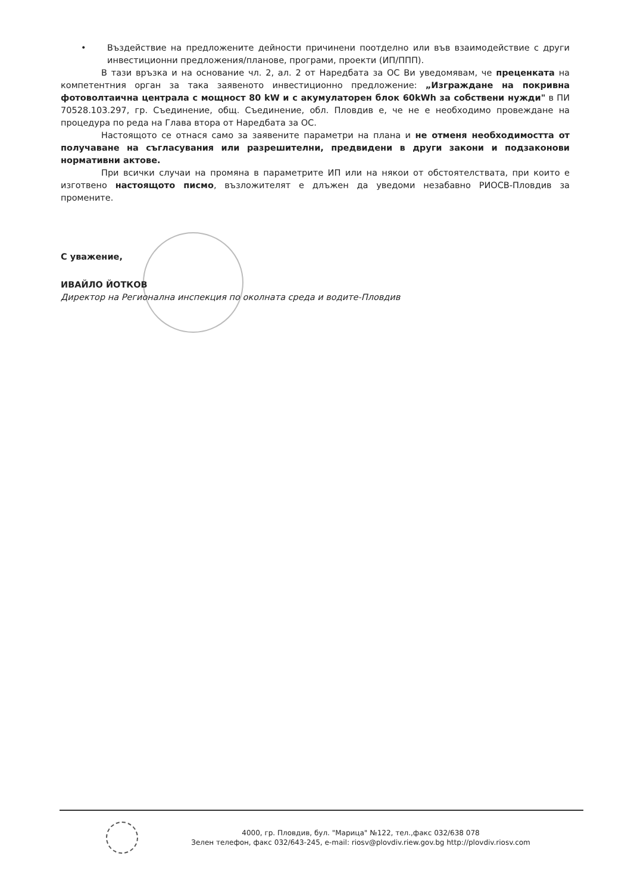• Въздействие на предложените дейности причинени поотделно или във взаимодействие с други инвестиционни предложения/планове, програми, проекти (ИП/ППП).
В тази връзка и на основание чл. 2, ал. 2 от Наредбата за ОС Ви уведомявам, че преценката на компетентния орган за така заявеното инвестиционно предложение: „Изграждане на покривна фотоволтаична централа с мощност 80 kW и с акумулаторен блок 60kWh за собствени нужди" в ПИ 70528.103.297, гр. Съединение, общ. Съединение, обл. Пловдив е, че не е необходимо провеждане на процедура по реда на Глава втора от Наредбата за ОС.
Настоящото се отнася само за заявените параметри на плана и не отменя необходимостта от получаване на съгласувания или разрешителни, предвидени в други закони и подзаконови нормативни актове.
При всички случаи на промяна в параметрите ИП или на някои от обстоятелствата, при които е изготвено настоящото писмо, възложителят е длъжен да уведоми незабавно РИОСВ-Пловдив за промените.
С уважение,
ИВАЙЛО ЙОТКОВ
Директор на Регионална инспекция по околната среда и водите-Пловдив
4000, гр. Пловдив, бул. "Марица" №122, тел.,факс 032/638 078
Зелен телефон, факс 032/643-245, e-mail: riosv@plovdiv.riew.gov.bg http://plovdiv.riosv.com